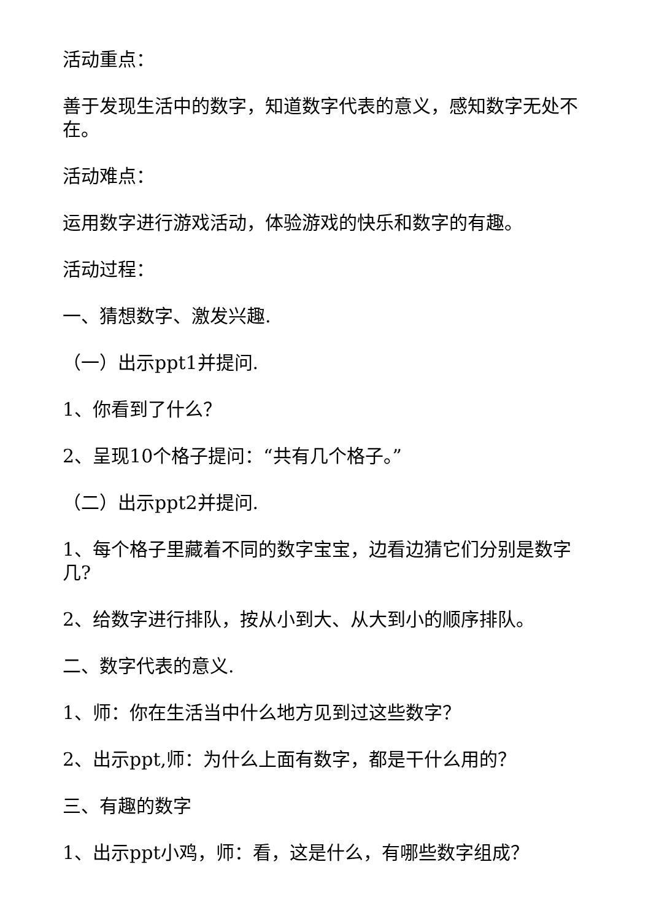活动重点：
善于发现生活中的数字，知道数字代表的意义，感知数字无处不在。
活动难点：
运用数字进行游戏活动，体验游戏的快乐和数字的有趣。
活动过程：
一、猜想数字、激发兴趣.
（一）出示ppt1并提问.
1、你看到了什么？
2、呈现10个格子提问：“共有几个格子。”
（二）出示ppt2并提问.
1、每个格子里藏着不同的数字宝宝，边看边猜它们分别是数字几?
2、给数字进行排队，按从小到大、从大到小的顺序排队。
二、数字代表的意义.
1、师：你在生活当中什么地方见到过这些数字？
2、出示ppt,师：为什么上面有数字，都是干什么用的？
三、有趣的数字
1、出示ppt小鸡，师：看，这是什么，有哪些数字组成？